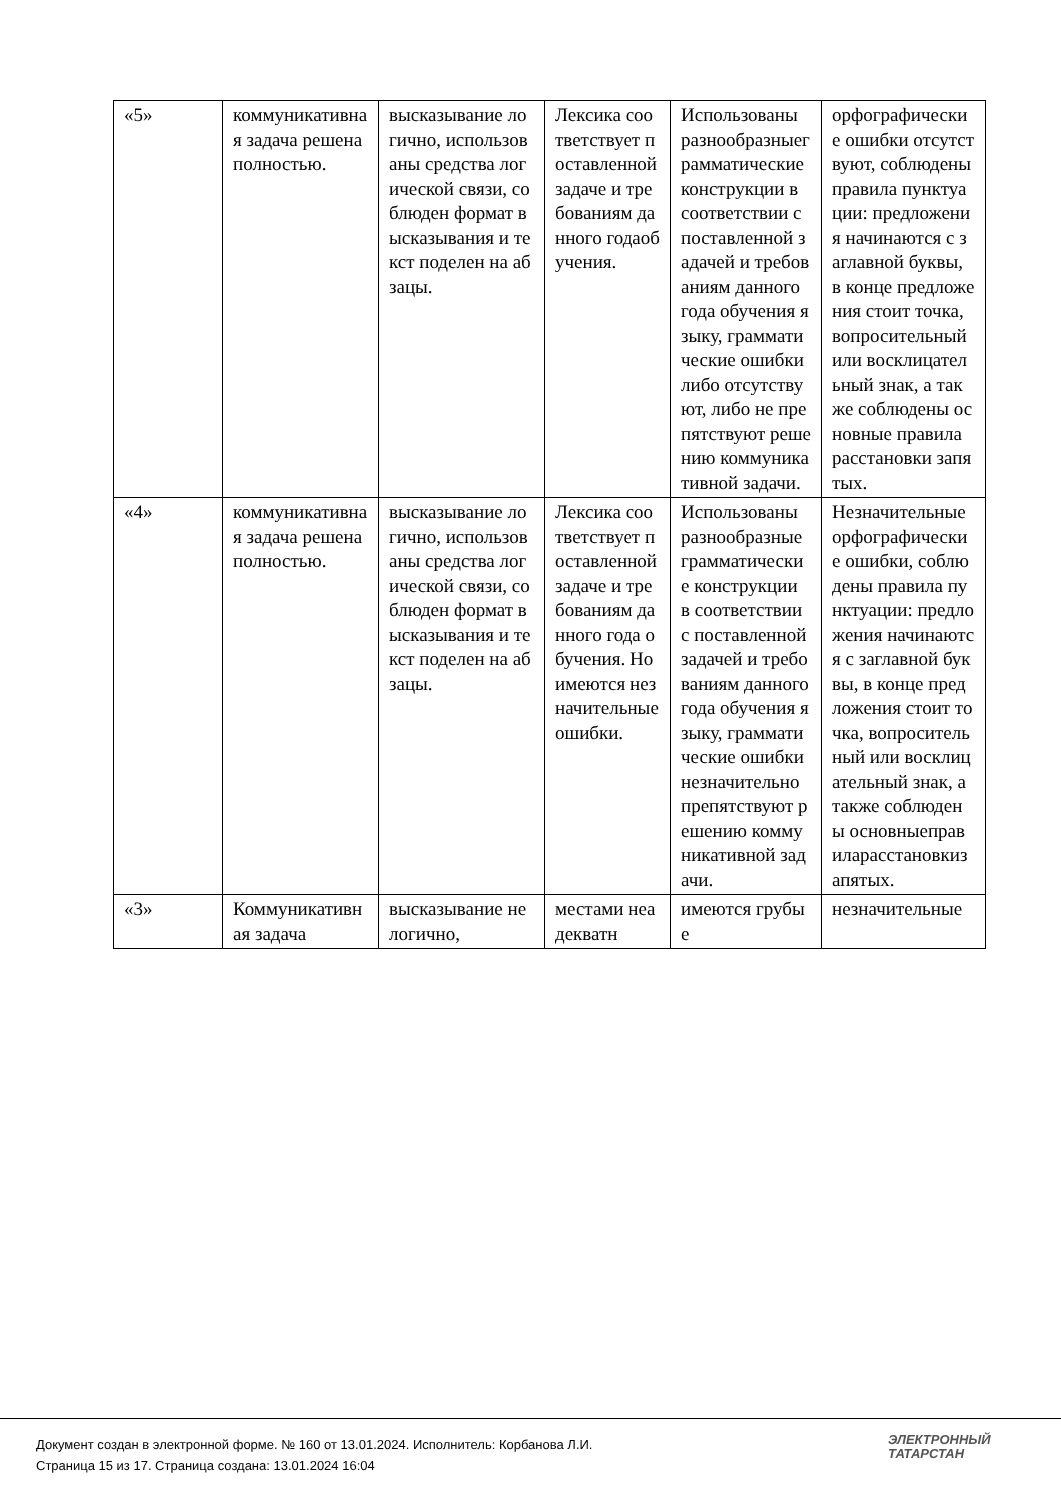| «5» | коммуникативная задача решена полностью. | высказывание логично, использованы средства логической связи, соблюден формат высказывания и текст поделен на абзацы. | Лексика соответствует поставленной задаче и требованиям данного годаобучения. | Использованы разнообразныеграмматические конструкции в соответствии споставленной задачей и требованиям данного года обучения языку, грамматические ошибки либо отсутствуют, либо не препятствуют решению коммуникативной задачи. | орфографические ошибки отсутствуют, соблюдены правила пунктуации: предложения начинаются с заглавной буквы, в конце предложения стоит точка, вопросительный или восклицательный знак, а также соблюдены основные правила расстановки запятых. |
| «4» | коммуникативная задача решена полностью. | высказывание логично, использованы средства логической связи, соблюден формат высказывания и текст поделен на абзацы. | Лексика соответствует поставленной задаче и требованиям данного года обучения. Но имеются незначительные ошибки. | Использованы разнообразные грамматические конструкции в соответствии с поставленной задачей и требованиям данного года обучения языку, грамматические ошибки незначительно препятствуют решению коммуникативной задачи. | Незначительные орфографические ошибки, соблюдены правила пунктуации: предложения начинаются с заглавной буквы, в конце предложения стоит точка, вопросительный или восклицательный знак, а также соблюдены основныеправиларасстановкизапятых. |
| «3» | Коммуникативная задача | высказывание нелогично, | местами неадекватн | имеются грубые | незначительные |
Документ создан в электронной форме. № 160 от 13.01.2024. Исполнитель: Корбанова Л.И.
Страница 15 из 17. Страница создана: 13.01.2024 16:04
ЭЛЕКТРОННЫЙ
ТАТАРСТАН